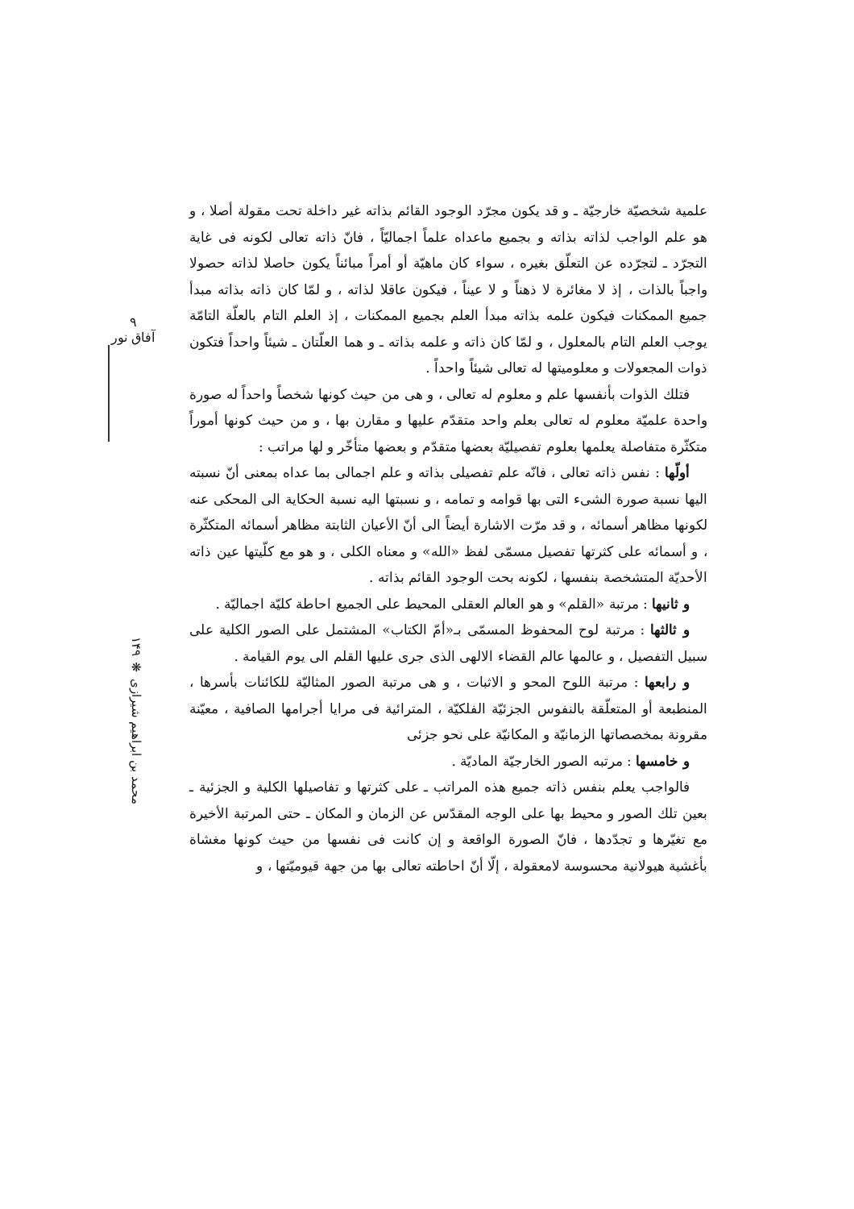۹
آفاق نور
علمية شخصيّة خارجيّة ـ و قد يكون مجرّد الوجود القائم بذاته غير داخلة تحت مقولة أصلا ، و هو علم الواجب لذاته بذاته و بجميع ماعداه علماً اجماليّاً ، فانّ ذاته تعالى لكونه فى غاية التجرّد ـ لتجرّده عن التعلّق بغيره ، سواء كان ماهيّة أو أمراً مبائناً يكون حاصلا لذاته حصولا واجباً بالذات ، إذ لا مغائرة لا ذهناً و لا عيناً ، فيكون عاقلا لذاته ، و لمّا كان ذاته بذاته مبدأ جميع الممكنات فيكون علمه بذاته مبدأ العلم بجميع الممكنات ، إذ العلم التام بالعلّة التامّة يوجب العلم التام بالمعلول ، و لمّا كان ذاته و علمه بذاته ـ و هما العلّتان ـ شيئاً واحداً فتكون ذوات المجعولات و معلوميتها له تعالى شيئاً واحداً .
فتلك الذوات بأنفسها علم و معلوم له تعالى ، و هى من حيث كونها شخصاً واحداً له صورة واحدة علميّة معلوم له تعالى بعلم واحد متقدّم عليها و مقارن بها ، و من حيث كونها أموراً متكثّرة متفاصلة يعلمها بعلوم تفصيليّة بعضها متقدّم و بعضها متأخّر و لها مراتب :
أولّها : نفس ذاته تعالى ، فانّه علم تفصيلى بذاته و علم اجمالى بما عداه بمعنى أنّ نسبته اليها نسبة صورة الشىء التى بها قوامه و تمامه ، و نسبتها اليه نسبة الحكاية الى المحكى عنه لكونها مظاهر أسمائه ، و قد مرّت الاشارة أيضاً الى أنّ الأعيان الثابتة مظاهر أسمائه المتكثّرة ، و أسمائه على كثرتها تفصيل مسمّى لفظ «الله» و معناه الكلى ، و هو مع كلّيتها عين ذاته الأحديّة المتشخصة بنفسها ، لكونه بحت الوجود القائم بذاته .
و ثانيها : مرتبة «القلم» و هو العالم العقلى المحيط على الجميع احاطة كليّة اجماليّة .
و ثالثها : مرتبة لوح المحفوظ المسمّى بـ«أمّ الكتاب» المشتمل على الصور الكلية على سبيل التفصيل ، و عالمها عالم القضاء الالهى الذى جرى عليها القلم الى يوم القيامة .
و رابعها : مرتبة اللوح المحو و الاثبات ، و هى مرتبة الصور المثاليّة للكائنات بأسرها ، المنطبعة أو المتعلّقة بالنفوس الجزئيّة الفلكيّة ، المترائية فى مرايا أجرامها الصافية ، معيّنة مقرونة بمخصصاتها الزمانيّة و المكانيّة على نحو جزئى
و خامسها : مرتبه الصور الخارجيّة الماديّة .
فالواجب يعلم بنفس ذاته جميع هذه المراتب ـ على كثرتها و تفاصيلها الكلية و الجزئية ـ بعين تلك الصور و محيط بها على الوجه المقدّس عن الزمان و المكان ـ حتى المرتبة الأخيرة مع تغيّرها و تجدّدها ، فانّ الصورة الواقعة و إن كانت فى نفسها من حيث كونها مغشاة بأغشية هيولانية محسوسة لامعقولة ، إلّا أنّ احاطته تعالى بها من جهة قيوميّتها ، و
محمد بن ابراهيم شيرازى ❋ ۱۴۹